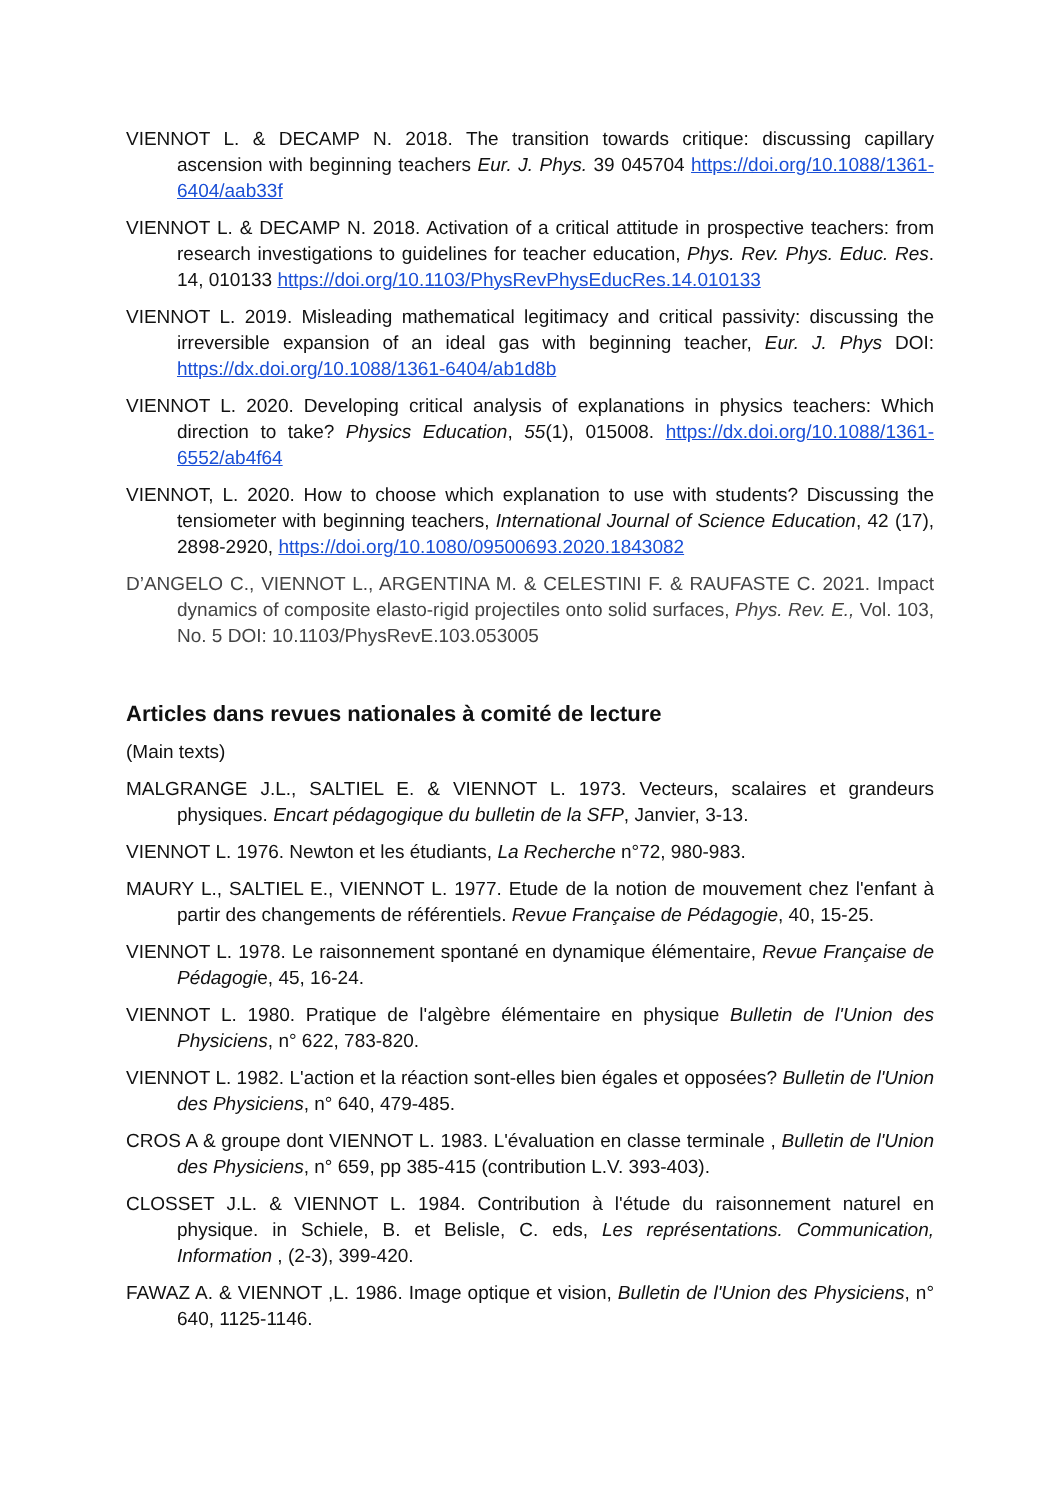VIENNOT L. & DECAMP N. 2018. The transition towards critique: discussing capillary ascension with beginning teachers Eur. J. Phys. 39 045704 https://doi.org/10.1088/1361-6404/aab33f
VIENNOT L. & DECAMP N. 2018. Activation of a critical attitude in prospective teachers: from research investigations to guidelines for teacher education, Phys. Rev. Phys. Educ. Res. 14, 010133 https://doi.org/10.1103/PhysRevPhysEducRes.14.010133
VIENNOT L. 2019. Misleading mathematical legitimacy and critical passivity: discussing the irreversible expansion of an ideal gas with beginning teacher, Eur. J. Phys DOI: https://dx.doi.org/10.1088/1361-6404/ab1d8b
VIENNOT L. 2020. Developing critical analysis of explanations in physics teachers: Which direction to take? Physics Education, 55(1), 015008. https://dx.doi.org/10.1088/1361-6552/ab4f64
VIENNOT, L. 2020. How to choose which explanation to use with students? Discussing the tensiometer with beginning teachers, International Journal of Science Education, 42 (17), 2898-2920, https://doi.org/10.1080/09500693.2020.1843082
D’ANGELO C., VIENNOT L., ARGENTINA M. & CELESTINI F. & RAUFASTE C. 2021. Impact dynamics of composite elasto-rigid projectiles onto solid surfaces, Phys. Rev. E., Vol. 103, No. 5 DOI: 10.1103/PhysRevE.103.053005
Articles dans revues nationales à comité de lecture
(Main texts)
MALGRANGE J.L., SALTIEL E. & VIENNOT L. 1973. Vecteurs, scalaires et grandeurs physiques. Encart pédagogique du bulletin de la SFP, Janvier, 3-13.
VIENNOT L. 1976. Newton et les étudiants, La Recherche n°72, 980-983.
MAURY L., SALTIEL E., VIENNOT L. 1977. Etude de la notion de mouvement chez l'enfant à partir des changements de référentiels. Revue Française de Pédagogie, 40, 15-25.
VIENNOT L. 1978. Le raisonnement spontané en dynamique élémentaire, Revue Française de Pédagogie, 45, 16-24.
VIENNOT L. 1980. Pratique de l'algèbre élémentaire en physique Bulletin de l'Union des Physiciens, n° 622, 783-820.
VIENNOT L. 1982. L'action et la réaction sont-elles bien égales et opposées? Bulletin de l'Union des Physiciens, n° 640, 479-485.
CROS A & groupe dont VIENNOT L. 1983. L'évaluation en classe terminale , Bulletin de l'Union des Physiciens, n° 659, pp 385-415 (contribution L.V. 393-403).
CLOSSET J.L. & VIENNOT L. 1984. Contribution à l'étude du raisonnement naturel en physique. in Schiele, B. et Belisle, C. eds, Les représentations. Communication, Information , (2-3), 399-420.
FAWAZ A. & VIENNOT ,L. 1986. Image optique et vision, Bulletin de l'Union des Physiciens, n° 640, 1125-1146.